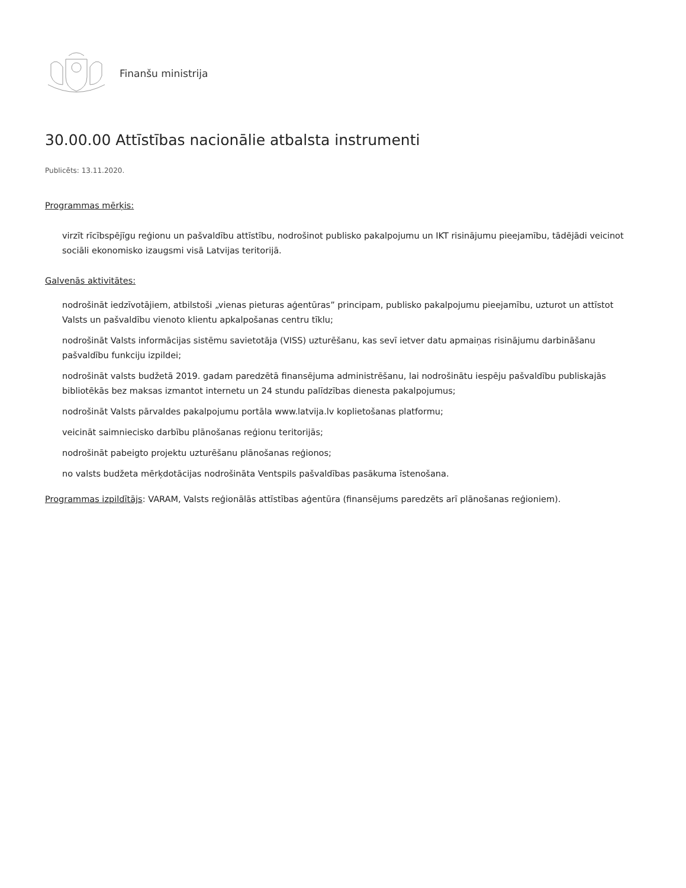Finanšu ministrija
30.00.00 Attīstības nacionālie atbalsta instrumenti
Publicēts: 13.11.2020.
Programmas mērķis:
virzīt rīcībspējīgu reģionu un pašvaldību attīstību, nodrošinot publisko pakalpojumu un IKT risinājumu pieejamību, tādējādi veicinot sociāli ekonomisko izaugsmi visā Latvijas teritorijā.
Galvenās aktivitātes:
nodrošināt iedzīvotājiem, atbilstoši „vienas pieturas aģentūras” principam, publisko pakalpojumu pieejamību, uzturot un attīstot Valsts un pašvaldību vienoto klientu apkalpošanas centru tīklu;
nodrošināt Valsts informācijas sistēmu savietotāja (VISS) uzturēšanu, kas sevī ietver datu apmaiņas risinājumu darbināšanu pašvaldību funkciju izpildei;
nodrošināt valsts budžetā 2019. gadam paredzētā finansējuma administrēšanu, lai nodrošinātu iespēju pašvaldību publiskajās bibliotēkās bez maksas izmantot internetu un 24 stundu palīdzības dienesta pakalpojumus;
nodrošināt Valsts pārvaldes pakalpojumu portāla www.latvija.lv koplietošanas platformu;
veicināt saimniecisko darbību plānošanas reģionu teritorijās;
nodrošināt pabeigto projektu uzturēšanu plānošanas reģionos;
no valsts budžeta mērķdotācijas nodrošināta Ventspils pašvaldības pasākuma īstenošana.
Programmas izpildītājs: VARAM, Valsts reģionālās attīstības aģentūra (finansējums paredzēts arī plānošanas reģioniem).